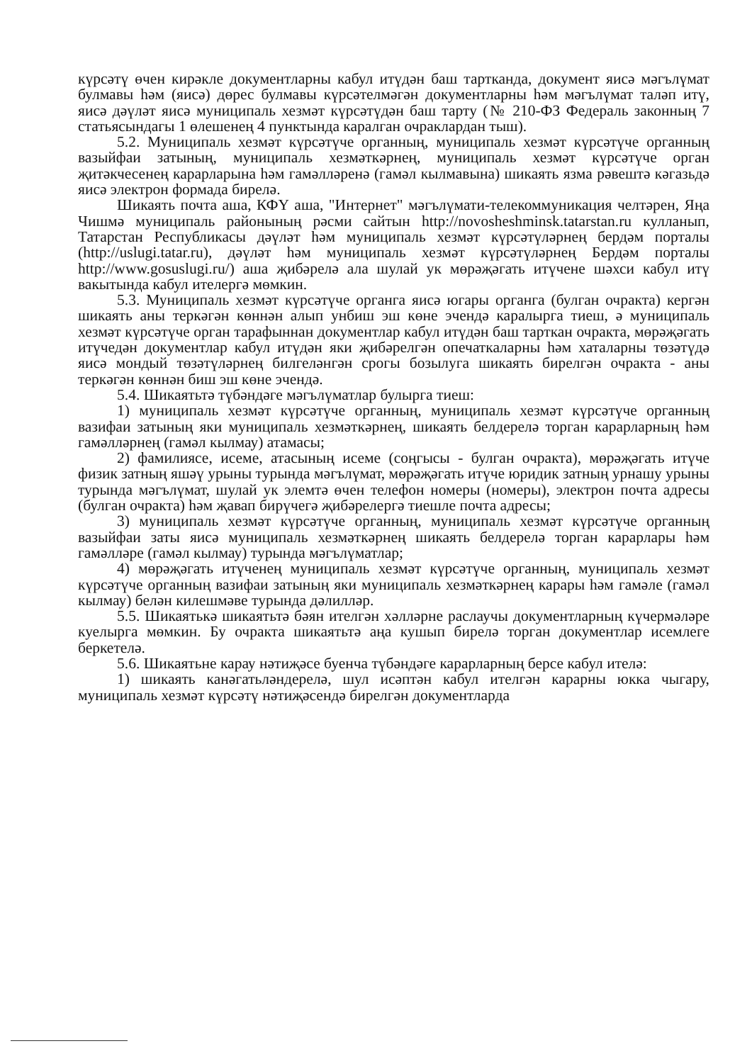күрсәтү өчен кирәкле документларны кабул итүдән баш тартканда, документ яисә мәгълүмат булмавы һәм (яисә) дөрес булмавы күрсәтелмәгән документларны һәм мәгълүмат таләп итү, яисә дәүләт яисә муниципаль хезмәт күрсәтүдән баш тарту (№ 210-ФЗ Федераль законның 7 статьясындагы 1 өлешенең 4 пунктында каралган очраклардан тыш).
5.2. Муниципаль хезмәт күрсәтүче органның, муниципаль хезмәт күрсәтүче органның вазыйфаи затының, муниципаль хезмәткәрнең, муниципаль хезмәт күрсәтүче орган җитәкчесенең карарларына һәм гамәлләренә (гамәл кылмавына) шикаять язма рәвештә кәгазьдә яисә электрон формада бирелә.
Шикаять почта аша, КФҮ аша, "Интернет" мәгълүмати-телекоммуникация челтәрен, Яңа Чишмә муниципаль районының рәсми сайтын http://novosheshminsk.tatarstan.ru кулланып, Татарстан Республикасы дәүләт һәм муниципаль хезмәт күрсәтүләрнең бердәм порталы (http://uslugi.tatar.ru), дәүләт һәм муниципаль хезмәт күрсәтүләрнең Бердәм порталы http://www.gosuslugi.ru/) аша җибәрелә ала шулай ук мөрәҗәгать итүчене шәхси кабул итү вакытында кабул ителергә мөмкин.
5.3. Муниципаль хезмәт күрсәтүче органга яисә югары органга (булган очракта) кергән шикаять аны теркәгән көннән алып унбиш эш көне эчендә каралырга тиеш, ә муниципаль хезмәт күрсәтүче орган тарафыннан документлар кабул итүдән баш тарткан очракта, мөрәҗәгать итүчедән документлар кабул итүдән яки җибәрелгән опечаткаларны һәм хаталарны төзәтүдә яисә мондый төзәтүләрнең билгеләнгән срогы бозылуга шикаять бирелгән очракта - аны теркәгән көннән биш эш көне эчендә.
5.4. Шикаятьтә түбәндәге мәгълүматлар булырга тиеш:
1) муниципаль хезмәт күрсәтүче органның, муниципаль хезмәт күрсәтүче органның вазифаи затының яки муниципаль хезмәткәрнең, шикаять белдерелә торган карарларның һәм гамәлләрнең (гамәл кылмау) атамасы;
2) фамилиясе, исеме, атасының исеме (соңгысы - булган очракта), мөрәҗәгать итүче физик затның яшәү урыны турында мәгълүмат, мөрәҗәгать итүче юридик затның урнашу урыны турында мәгълүмат, шулай ук элемтә өчен телефон номеры (номеры), электрон почта адресы (булган очракта) һәм җавап бирүчегә җибәрелергә тиешле почта адресы;
3) муниципаль хезмәт күрсәтүче органның, муниципаль хезмәт күрсәтүче органның вазыйфаи заты яисә муниципаль хезмәткәрнең шикаять белдерелә торган карарлары һәм гамәлләре (гамәл кылмау) турында мәгълүматлар;
4) мөрәҗәгать итүченең муниципаль хезмәт күрсәтүче органның, муниципаль хезмәт күрсәтүче органның вазифаи затының яки муниципаль хезмәткәрнең карары һәм гамәле (гамәл кылмау) белән килешмәве турында дәлилләр.
5.5. Шикаятькә шикаятьтә бәян ителгән хәлләрне раслаучы документларның күчермәләре куелырга мөмкин. Бу очракта шикаятьтә аңа кушып бирелә торган документлар исемлеге беркетелә.
5.6. Шикаятьне карау нәтиҗәсе буенча түбәндәге карарларның берсе кабул ителә:
1) шикаять канәгатьләндерелә, шул исәптән кабул ителгән карарны юкка чыгару, муниципаль хезмәт күрсәтү нәтиҗәсендә бирелгән документларда